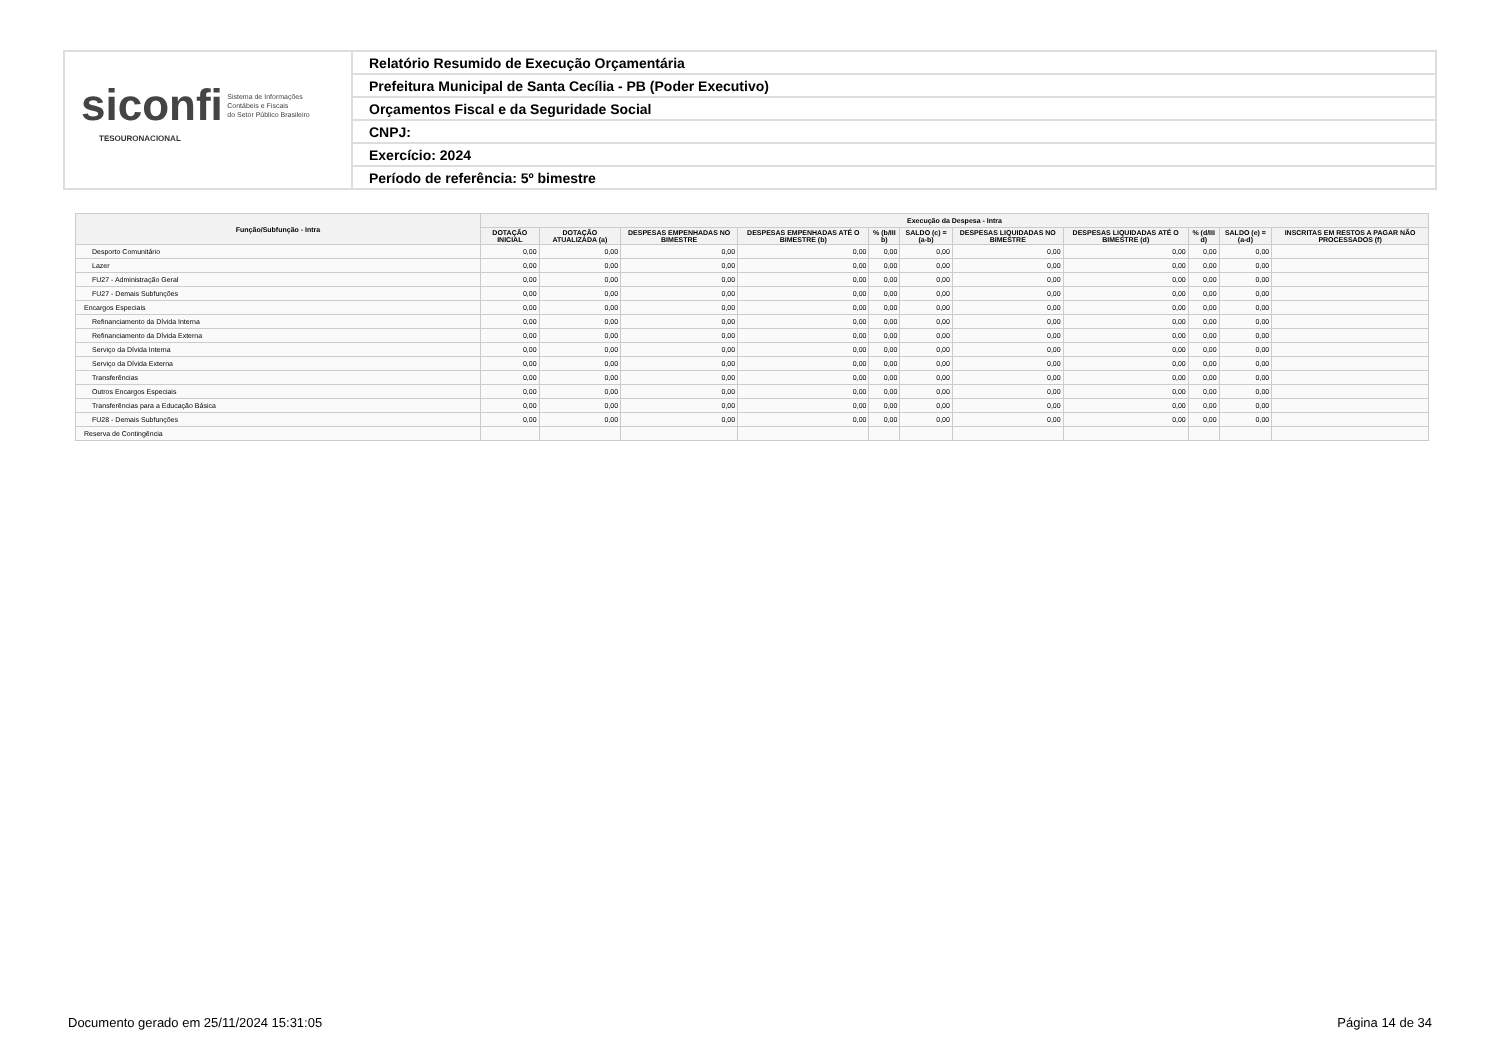siconfi Sistema de Informações
Contábeis e Fiscais
do Setor Público Brasileiro
TESOURONACIONAL
Relatório Resumido de Execução Orçamentária
Prefeitura Municipal de Santa Cecília - PB (Poder Executivo)
Orçamentos Fiscal e da Seguridade Social
CNPJ:
Exercício: 2024
Período de referência: 5º bimestre
| Função/Subfunção - Intra | Execução da Despesa - Intra | | | | | | | | | | |
| --- | --- | --- | --- | --- | --- | --- | --- | --- | --- | --- | --- |
| | DOTAÇÃO INICIAL | DOTAÇÃO ATUALIZADA (a) | DESPESAS EMPENHADAS NO BIMESTRE | DESPESAS EMPENHADAS ATÉ O BIMESTRE (b) | % (b/III b) | SALDO (c) = (a-b) | DESPESAS LIQUIDADAS NO BIMESTRE | DESPESAS LIQUIDADAS ATÉ O BIMESTRE (d) | % (d/III d) | SALDO (e) = (a-d) | INSCRITAS EM RESTOS A PAGAR NÃO PROCESSADOS (f) |
| Desporto Comunitário | 0,00 | 0,00 | 0,00 | 0,00 | 0,00 | 0,00 | 0,00 | 0,00 | 0,00 | 0,00 | |
| Lazer | 0,00 | 0,00 | 0,00 | 0,00 | 0,00 | 0,00 | 0,00 | 0,00 | 0,00 | 0,00 | |
| FU27 - Administração Geral | 0,00 | 0,00 | 0,00 | 0,00 | 0,00 | 0,00 | 0,00 | 0,00 | 0,00 | 0,00 | |
| FU27 - Demais Subfunções | 0,00 | 0,00 | 0,00 | 0,00 | 0,00 | 0,00 | 0,00 | 0,00 | 0,00 | 0,00 | |
| Encargos Especiais | 0,00 | 0,00 | 0,00 | 0,00 | 0,00 | 0,00 | 0,00 | 0,00 | 0,00 | 0,00 | |
| Refinanciamento da Dívida Interna | 0,00 | 0,00 | 0,00 | 0,00 | 0,00 | 0,00 | 0,00 | 0,00 | 0,00 | 0,00 | |
| Refinanciamento da Dívida Externa | 0,00 | 0,00 | 0,00 | 0,00 | 0,00 | 0,00 | 0,00 | 0,00 | 0,00 | 0,00 | |
| Serviço da Dívida Interna | 0,00 | 0,00 | 0,00 | 0,00 | 0,00 | 0,00 | 0,00 | 0,00 | 0,00 | 0,00 | |
| Serviço da Dívida Externa | 0,00 | 0,00 | 0,00 | 0,00 | 0,00 | 0,00 | 0,00 | 0,00 | 0,00 | 0,00 | |
| Transferências | 0,00 | 0,00 | 0,00 | 0,00 | 0,00 | 0,00 | 0,00 | 0,00 | 0,00 | 0,00 | |
| Outros Encargos Especiais | 0,00 | 0,00 | 0,00 | 0,00 | 0,00 | 0,00 | 0,00 | 0,00 | 0,00 | 0,00 | |
| Transferências para a Educação Básica | 0,00 | 0,00 | 0,00 | 0,00 | 0,00 | 0,00 | 0,00 | 0,00 | 0,00 | 0,00 | |
| FU28 - Demais Subfunções | 0,00 | 0,00 | 0,00 | 0,00 | 0,00 | 0,00 | 0,00 | 0,00 | 0,00 | 0,00 | |
| Reserva de Contingência | | | | | | | | | | | |
Documento gerado em 25/11/2024 15:31:05 Página 14 de 34